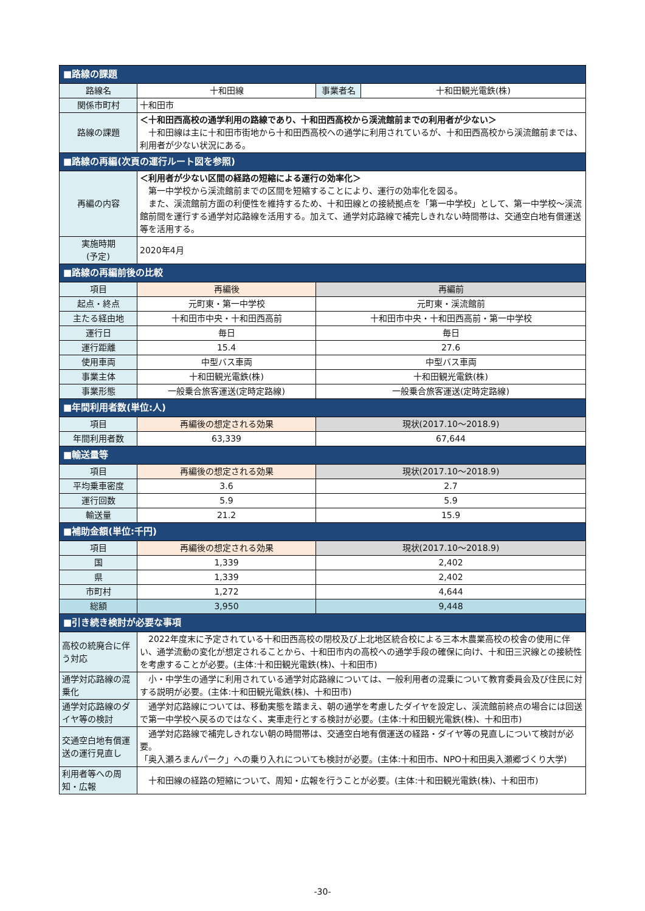| ■路線の課題 | | | |
| 路線名 | 十和田線 | 事業者名 | 十和田観光電鉄(株) |
| 関係市町村 | 十和田市 | | |
| 路線の課題 | ＜十和田西高校の通学利用の路線であり、十和田西高校から渓流館前までの利用者が少ない＞ 十和田線は主に十和田市街地から十和田西高校への通学に利用されているが、十和田西高校から渓流館前までは、利用者が少ない状況にある。 | | |
| ■路線の再編(次頁の運行ルート図を参照) | | | |
| 再編の内容 | ＜利用者が少ない区間の経路の短縮による運行の効率化＞ 第一中学校から渓流館前までの区間を短縮することにより、運行の効率化を図る。 また、渓流館前方面の利便性を維持するため、十和田線との接続拠点を「第一中学校」として、第一中学校～渓流館前間を運行する通学対応路線を活用する。加えて、通学対応路線で補完しきれない時間帯は、交通空白地有償運送等を活用する。 | | |
| 実施時期 (予定) | 2020年4月 | | |
| ■路線の再編前後の比較 | | | |
| 項目 | 再編後 | 再編前 | |
| 起点・終点 | 元町東・第一中学校 | 元町東・渓流館前 | |
| 主たる経由地 | 十和田市中央・十和田西高前 | 十和田市中央・十和田西高前・第一中学校 | |
| 運行日 | 毎日 | 毎日 | |
| 運行距離 | 15.4 | 27.6 | |
| 使用車両 | 中型バス車両 | 中型バス車両 | |
| 事業主体 | 十和田観光電鉄(株) | 十和田観光電鉄(株) | |
| 事業形態 | 一般乗合旅客運送(定時定路線) | 一般乗合旅客運送(定時定路線) | |
| ■年間利用者数(単位:人) | | | |
| 項目 | 再編後の想定される効果 | 現状(2017.10～2018.9) | |
| 年間利用者数 | 63,339 | 67,644 | |
| ■輸送量等 | | | |
| 項目 | 再編後の想定される効果 | 現状(2017.10～2018.9) | |
| 平均乗車密度 | 3.6 | 2.7 | |
| 運行回数 | 5.9 | 5.9 | |
| 輸送量 | 21.2 | 15.9 | |
| ■補助金額(単位:千円) | | | |
| 項目 | 再編後の想定される効果 | 現状(2017.10～2018.9) | |
| 国 | 1,339 | 2,402 | |
| 県 | 1,339 | 2,402 | |
| 市町村 | 1,272 | 4,644 | |
| 総額 | 3,950 | 9,448 | |
| ■引き続き検討が必要な事項 | | | |
| 高校の統廃合に伴う対応 | 2022年度末に予定されている十和田西高校の閉校及び上北地区統合校による三本木農業高校の校舎の使用に伴い、通学流動の変化が想定されることから、十和田市内の高校への通学手段の確保に向け、十和田三沢線との接続性を考慮することが必要。(主体:十和田観光電鉄(株)、十和田市) | | |
| 通学対応路線の混乗化 | 小・中学生の通学に利用されている通学対応路線については、一般利用者の混乗について教育委員会及び住民に対する説明が必要。(主体:十和田観光電鉄(株)、十和田市) | | |
| 通学対応路線のダイヤ等の検討 | 通学対応路線については、移動実態を踏まえ、朝の通学を考慮したダイヤを設定し、渓流館前終点の場合には回送で第一中学校へ戻るのではなく、実車走行とする検討が必要。(主体:十和田観光電鉄(株)、十和田市) | | |
| 交通空白地有償運送の運行見直し | 通学対応路線で補完しきれない朝の時間帯は、交通空白地有償運送の経路・ダイヤ等の見直しについて検討が必要。 「奥入瀬ろまんパーク」への乗り入れについても検討が必要。(主体:十和田市、NPO十和田奥入瀬郷づくり大学) | | |
| 利用者等への周知・広報 | 十和田線の経路の短縮について、周知・広報を行うことが必要。(主体:十和田観光電鉄(株)、十和田市) | | |
-30-